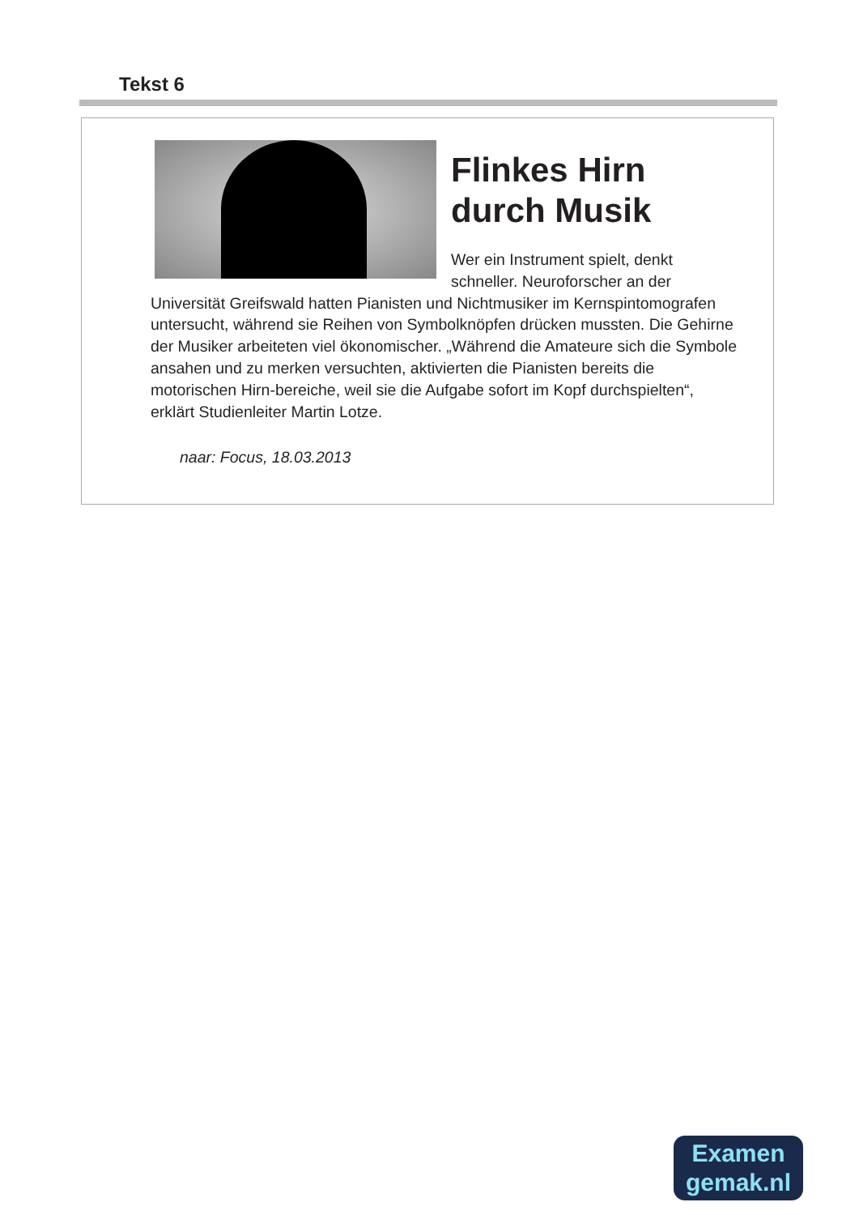Tekst 6
Flinkes Hirn durch Musik
Wer ein Instrument spielt, denkt schneller. Neuroforscher an der Universität Greifswald hatten Pianisten und Nichtmusiker im Kernspintomografen untersucht, während sie Reihen von Symbolknöpfen drücken mussten. Die Gehirne der Musiker arbeiteten viel ökonomischer. „Während die Amateure sich die Symbole ansahen und zu merken versuchten, aktivierten die Pianisten bereits die motorischen Hirn-bereiche, weil sie die Aufgabe sofort im Kopf durchspielten“, erklärt Studienleiter Martin Lotze.
naar: Focus, 18.03.2013
Examen
gemak.nl